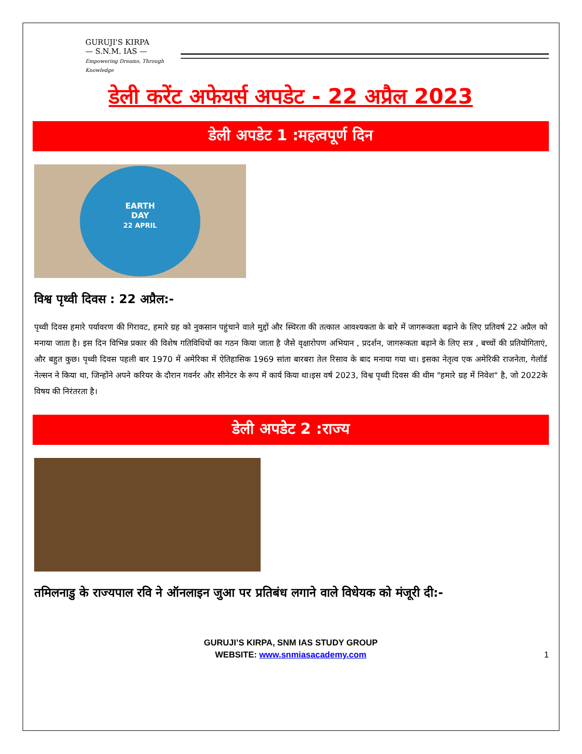GURUJI'S KIRPA
— S.N.M. IAS —
Empowering Dreams, Through Knowledge
डेली करेंट अफेयर्स अपडेट - 22 अप्रैल 2023
डेली अपडेट 1 :महत्वपूर्ण दिन
EARTH
DAY
22 APRIL
विश्व पृथ्वी दिवस : 22 अप्रैल:-
पृथ्वी दिवस हमारे पर्यावरण की गिरावट, हमारे ग्रह को नुकसान पहुंचाने वाले मुद्दों और स्थिरता की तत्काल आवश्यकता के बारे में जागरूकता बढ़ाने के लिए प्रतिवर्ष 22 अप्रैल को मनाया जाता है। इस दिन विभिन्न प्रकार की विशेष गतिविधियों का गठन किया जाता है जैसे वृक्षारोपण अभियान , प्रदर्शन, जागरूकता बढ़ाने के लिए सत्र , बच्चों की प्रतियोगिताएं, और बहुत कुछ। पृथ्वी दिवस पहली बार 1970 में अमेरिका में ऐतिहासिक 1969 सांता बारबरा तेल रिसाव के बाद मनाया गया था। इसका नेतृत्व एक अमेरिकी राजनेता, गेलॉर्ड नेल्सन ने किया था, जिन्होंने अपने करियर के दौरान गवर्नर और सीनेटर के रूप में कार्य किया था।इस वर्ष 2023, विश्व पृथ्वी दिवस की थीम "हमारे ग्रह में निवेश" है, जो 2022के विषय की निरंतरता है।
डेली अपडेट 2 :राज्य
तमिलनाडु के राज्यपाल रवि ने ऑनलाइन जुआ पर प्रतिबंध लगाने वाले विधेयक को मंजूरी दी:-
GURUJI’S KIRPA, SNM IAS STUDY GROUP
WEBSITE: www.snmiasacademy.com
1